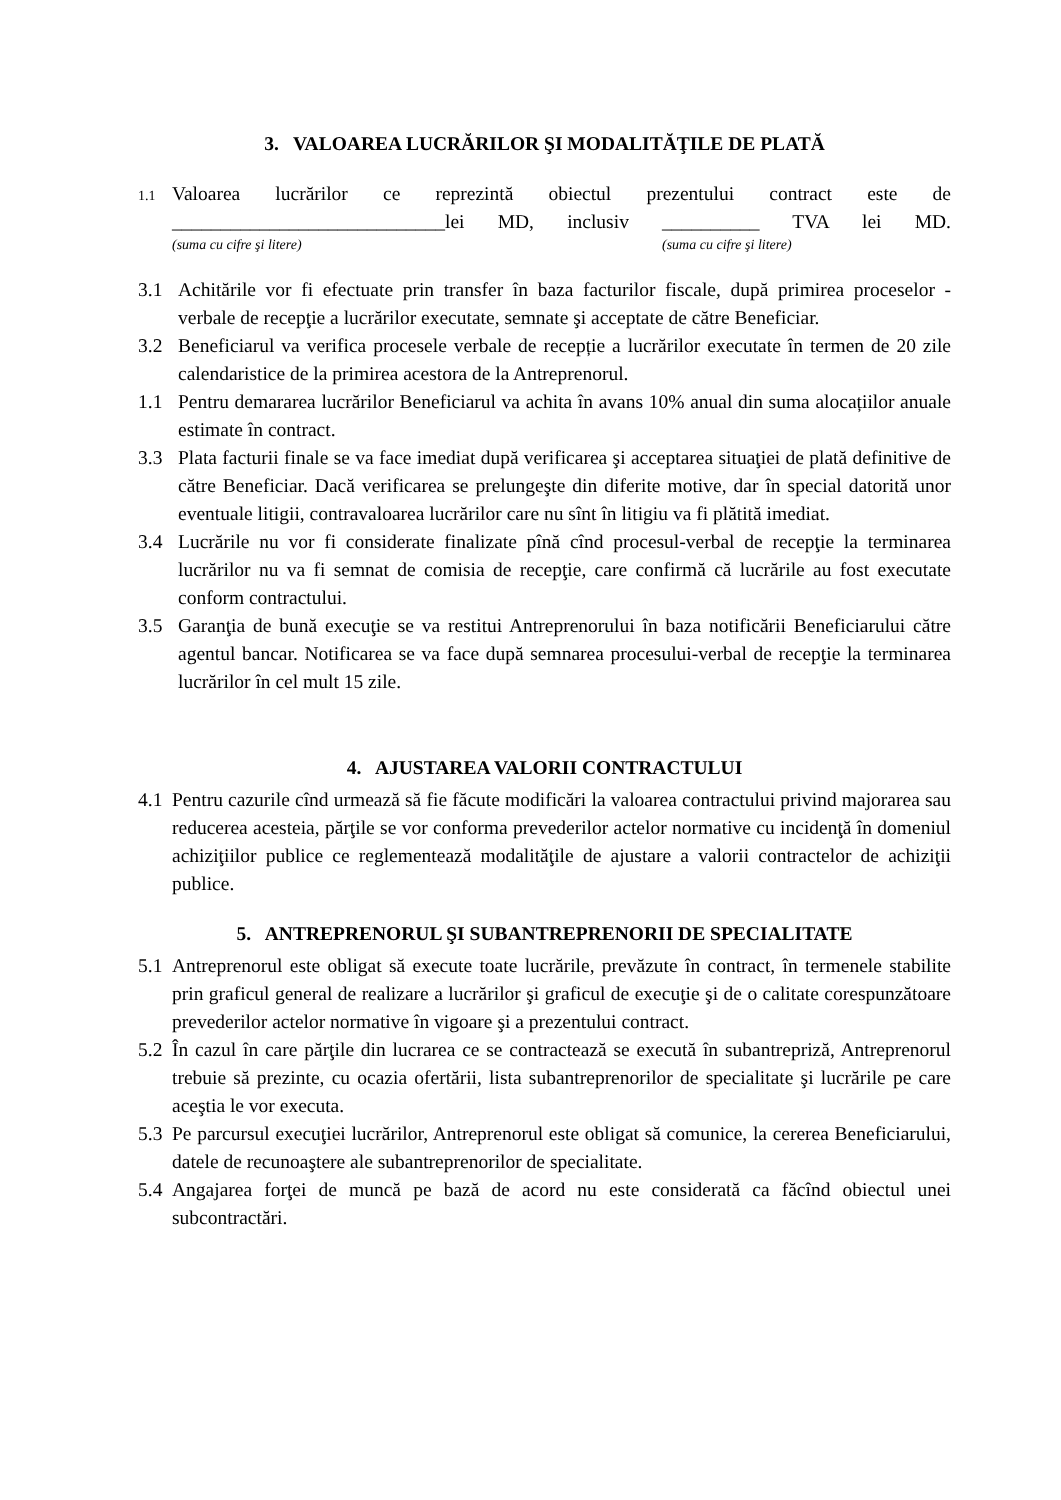3. VALOAREA LUCRĂRILOR ŞI MODALITĂŢILE DE PLATĂ
1.1
Valoarea lucrărilor ce reprezintă obiectul prezentului contract este de ____________________________lei MD, inclusiv __________ TVA lei MD.
(suma cu cifre şi litere) (suma cu cifre şi litere)
3.1 Achitările vor fi efectuate prin transfer în baza facturilor fiscale, după primirea proceselor - verbale de recepţie a lucrărilor executate, semnate şi acceptate de către Beneficiar.
3.2 Beneficiarul va verifica procesele verbale de recepție a lucrărilor executate în termen de 20 zile calendaristice de la primirea acestora de la Antreprenorul.
1.1 Pentru demararea lucrărilor Beneficiarul va achita în avans 10% anual din suma alocațiilor anuale estimate în contract.
3.3 Plata facturii finale se va face imediat după verificarea şi acceptarea situaţiei de plată definitive de către Beneficiar. Dacă verificarea se prelungeşte din diferite motive, dar în special datorită unor eventuale litigii, contravaloarea lucrărilor care nu sînt în litigiu va fi plătită imediat.
3.4 Lucrările nu vor fi considerate finalizate pînă cînd procesul-verbal de recepţie la terminarea lucrărilor nu va fi semnat de comisia de recepţie, care confirmă că lucrările au fost executate conform contractului.
3.5 Garanţia de bună execuţie se va restitui Antreprenorului în baza notificării Beneficiarului către agentul bancar. Notificarea se va face după semnarea procesului-verbal de recepţie la terminarea lucrărilor în cel mult 15 zile.
4. AJUSTAREA VALORII CONTRACTULUI
4.1
Pentru cazurile cînd urmează să fie făcute modificări la valoarea contractului privind majorarea sau reducerea acesteia, părţile se vor conforma prevederilor actelor normative cu incidenţă în domeniul achiziţiilor publice ce reglementează modalităţile de ajustare a valorii contractelor de achiziţii publice.
5. ANTREPRENORUL ŞI SUBANTREPRENORII DE SPECIALITATE
5.1
Antreprenorul este obligat să execute toate lucrările, prevăzute în contract, în termenele stabilite prin graficul general de realizare a lucrărilor şi graficul de execuţie şi de o calitate corespunzătoare prevederilor actelor normative în vigoare şi a prezentului contract.
5.2
În cazul în care părţile din lucrarea ce se contractează se execută în subantrepriză, Antreprenorul trebuie să prezinte, cu ocazia ofertării, lista subantreprenorilor de specialitate şi lucrările pe care aceştia le vor executa.
5.3
Pe parcursul execuţiei lucrărilor, Antreprenorul este obligat să comunice, la cererea Beneficiarului, datele de recunoaştere ale subantreprenorilor de specialitate.
5.4
Angajarea forţei de muncă pe bază de acord nu este considerată ca făcînd obiectul unei subcontractări.